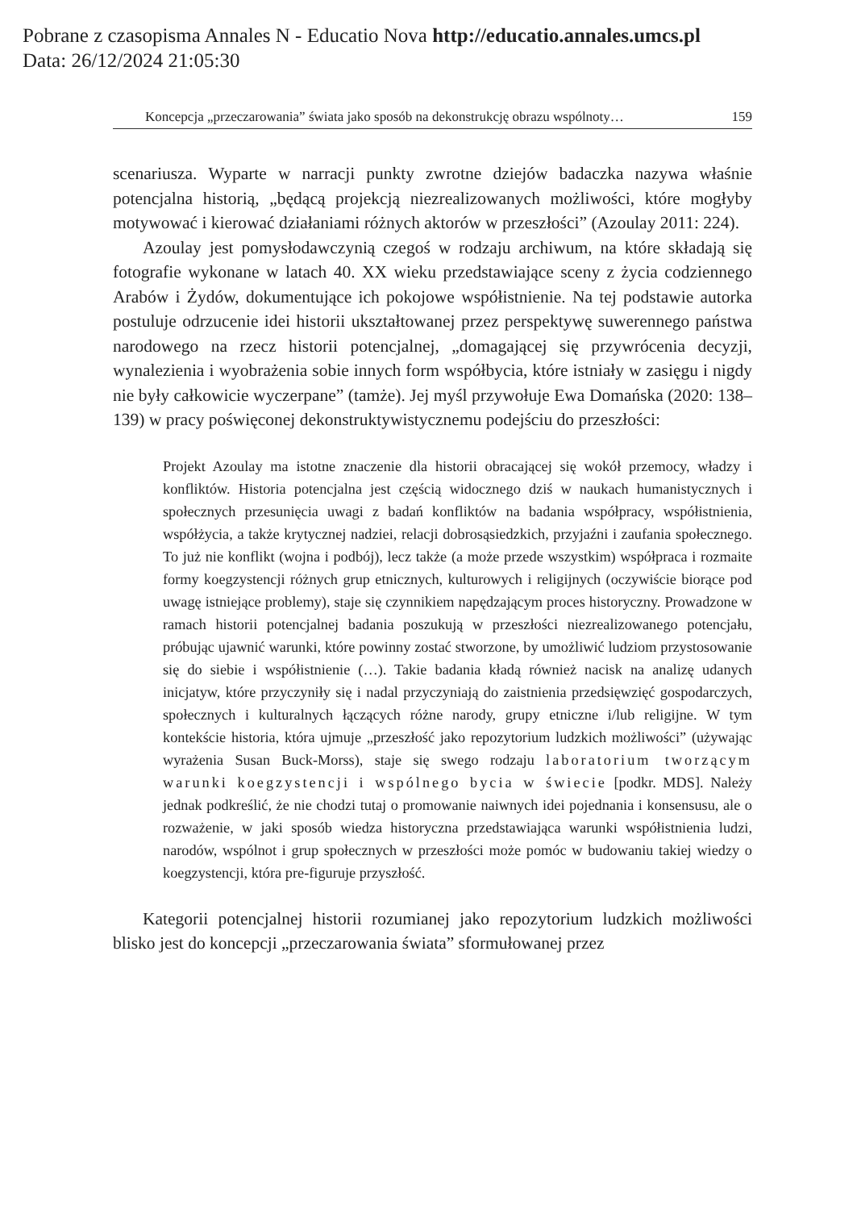Pobrane z czasopisma Annales N - Educatio Nova http://educatio.annales.umcs.pl
Data: 26/12/2024 21:05:30
Koncepcja „przeczarowania” świata jako sposób na dekonstrukcję obrazu wspólnoty… 159
scenariusza. Wyparte w narracji punkty zwrotne dziejów badaczka nazywa właśnie potencjalna historią, „będącą projekcją niezrealizowanych możliwości, które mogłyby motywować i kierować działaniami różnych aktorów w przeszłości” (Azoulay 2011: 224).
Azoulay jest pomysłodawczynią czegoś w rodzaju archiwum, na które składają się fotografie wykonane w latach 40. XX wieku przedstawiające sceny z życia codziennego Arabów i Żydów, dokumentujące ich pokojowe współistnienie. Na tej podstawie autorka postuluje odrzucenie idei historii ukształtowanej przez perspektywę suwerennego państwa narodowego na rzecz historii potencjalnej, „domagającej się przywrócenia decyzji, wynalezienia i wyobrażenia sobie innych form współbycia, które istniały w zasięgu i nigdy nie były całkowicie wyczerpane” (tamże). Jej myśl przywołuje Ewa Domańska (2020: 138–139) w pracy poświęconej dekonstruktywistycznemu podejściu do przeszłości:
Projekt Azoulay ma istotne znaczenie dla historii obracającej się wokół przemocy, władzy i konfliktów. Historia potencjalna jest częścią widocznego dziś w naukach humanistycznych i społecznych przesunięcia uwagi z badań konfliktów na badania współpracy, współistnienia, współżycia, a także krytycznej nadziei, relacji dobrosąsiedzkich, przyjaźni i zaufania społecznego. To już nie konflikt (wojna i podbój), lecz także (a może przede wszystkim) współpraca i rozmaite formy koegzystencji różnych grup etnicznych, kulturowych i religijnych (oczywiście biorące pod uwagę istniejące problemy), staje się czynnikiem napędzającym proces historyczny. Prowadzone w ramach historii potencjalnej badania poszukują w przeszłości niezrealizowanego potencjału, próbując ujawnić warunki, które powinny zostać stworzone, by umożliwić ludziom przystosowanie się do siebie i współistnienie (…). Takie badania kładą również nacisk na analizę udanych inicjatyw, które przyczyniły się i nadal przyczyniają do zaistnienia przedsięwzięć gospodarczych, społecznych i kulturalnych łączących różne narody, grupy etniczne i/lub religijne. W tym kontekście historia, która ujmuje „przeszłość jako repozytorium ludzkich możliwości” (używając wyrażenia Susan Buck-Morss), staje się swego rodzaju laboratorium tworzącym warunki koegzystencji i wspólnego bycia w świecie [podkr. MDS]. Należy jednak podkreślić, że nie chodzi tutaj o promowanie naiwnych idei pojednania i konsensusu, ale o rozważenie, w jaki sposób wiedza historyczna przedstawiająca warunki współistnienia ludzi, narodów, wspólnot i grup społecznych w przeszłości może pomóc w budowaniu takiej wiedzy o koegzystencji, która pre-figuruje przyszłość.
Kategorii potencjalnej historii rozumianej jako repozytorium ludzkich możliwości blisko jest do koncepcji „przeczarowania świata” sformułowanej przez